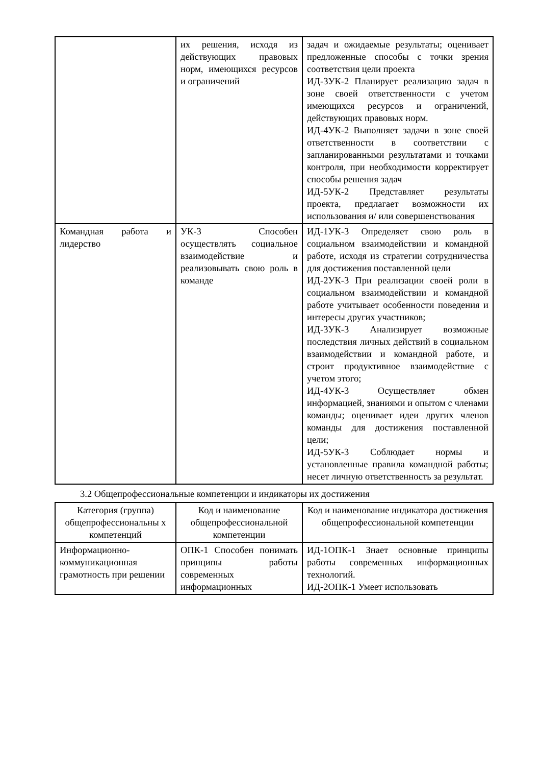| | их решения, исходя из действующих правовых норм, имеющихся ресурсов и ограничений | задач и ожидаемые результаты; оценивает предложенные способы с точки зрения соответствия цели проекта ИД-3УК-2 Планирует реализацию задач в зоне своей ответственности с учетом имеющихся ресурсов и ограничений, действующих правовых норм. ИД-4УК-2 Выполняет задачи в зоне своей ответственности в соответствии с запланированными результатами и точками контроля, при необходимости корректирует способы решения задач ИД-5УК-2 Представляет результаты проекта, предлагает возможности их использования и/ или совершенствования |
| Командная работа и лидерство | УК-3 Способен осуществлять социальное взаимодействие и реализовывать свою роль в команде | ИД-1УК-3 Определяет свою роль в социальном взаимодействии и командной работе, исходя из стратегии сотрудничества для достижения поставленной цели ИД-2УК-3 При реализации своей роли в социальном взаимодействии и командной работе учитывает особенности поведения и интересы других участников; ИД-3УК-3 Анализирует возможные последствия личных действий в социальном взаимодействии и командной работе, и строит продуктивное взаимодействие с учетом этого; ИД-4УК-3 Осуществляет обмен информацией, знаниями и опытом с членами команды; оценивает идеи других членов команды для достижения поставленной цели; ИД-5УК-3 Соблюдает нормы и установленные правила командной работы; несет личную ответственность за результат. |
3.2 Общепрофессиональные компетенции и индикаторы их достижения
| Категория (группа) общепрофессиональны х компетенций | Код и наименование общепрофессиональной компетенции | Код и наименование индикатора достижения общепрофессиональной компетенции |
| --- | --- | --- |
| Информационно-коммуникационная грамотность при решении | ОПК-1 Способен понимать принципы работы современных информационных | ИД-1ОПК-1 Знает основные принципы работы современных информационных технологий. ИД-2ОПК-1 Умеет использовать |